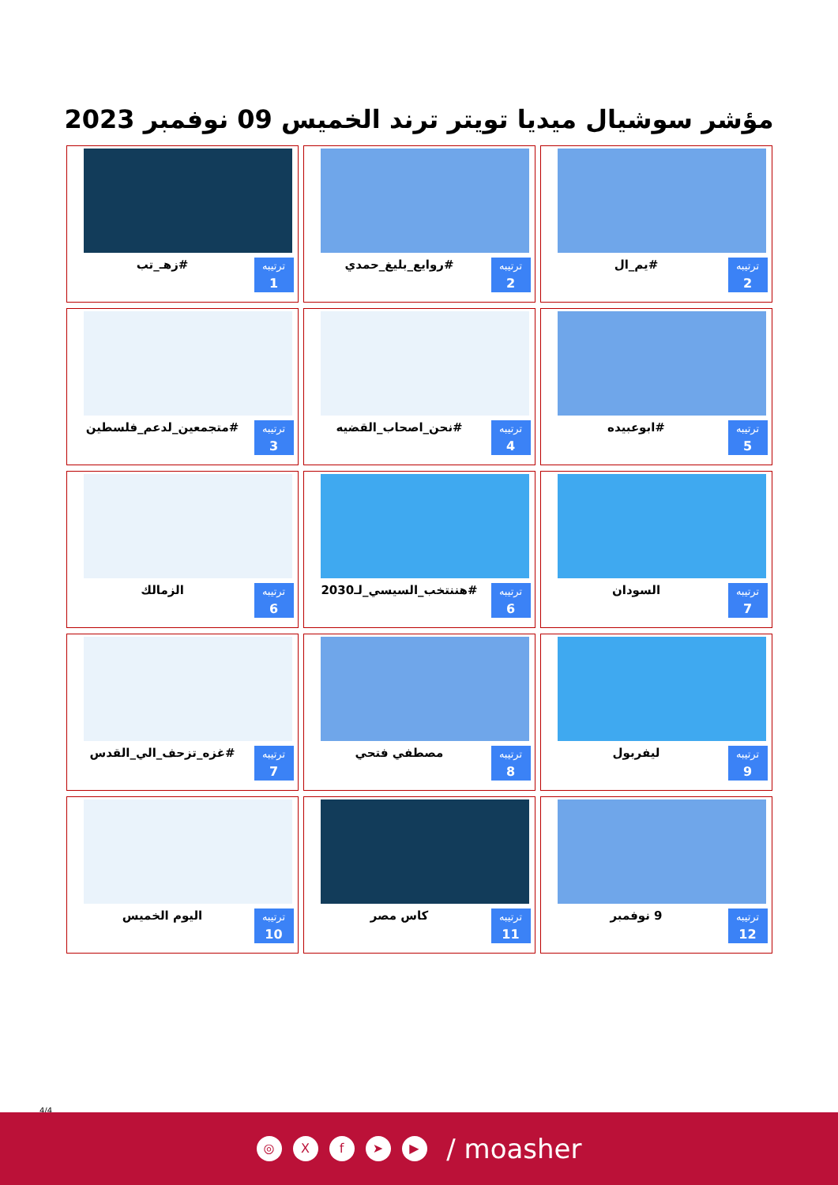مؤشر سوشيال ميديا تويتر ترند الخميس 09 نوفمبر 2023
ترتيبه
2
#يم_ال
ترتيبه
2
#روايع_بليغ_حمدي
ترتيبه
1
#زهـ_تب
ترتيبه
5
#ابوعبيده
ترتيبه
4
#نحن_اصحاب_القضيه
ترتيبه
3
#متجمعين_لدعم_فلسطين
ترتيبه
7
السودان
ترتيبه
6
#هننتخب_السيسي_لـ2030
ترتيبه
6
الزمالك
ترتيبه
9
ليفربول
ترتيبه
8
مصطفي فتحي
ترتيبه
7
#غزه_تزحف_الي_القدس
ترتيبه
12
9 نوفمبر
ترتيبه
11
كاس مصر
ترتيبه
10
اليوم الخميس
4/4
◎ Xf ➤ ▶ / moasher